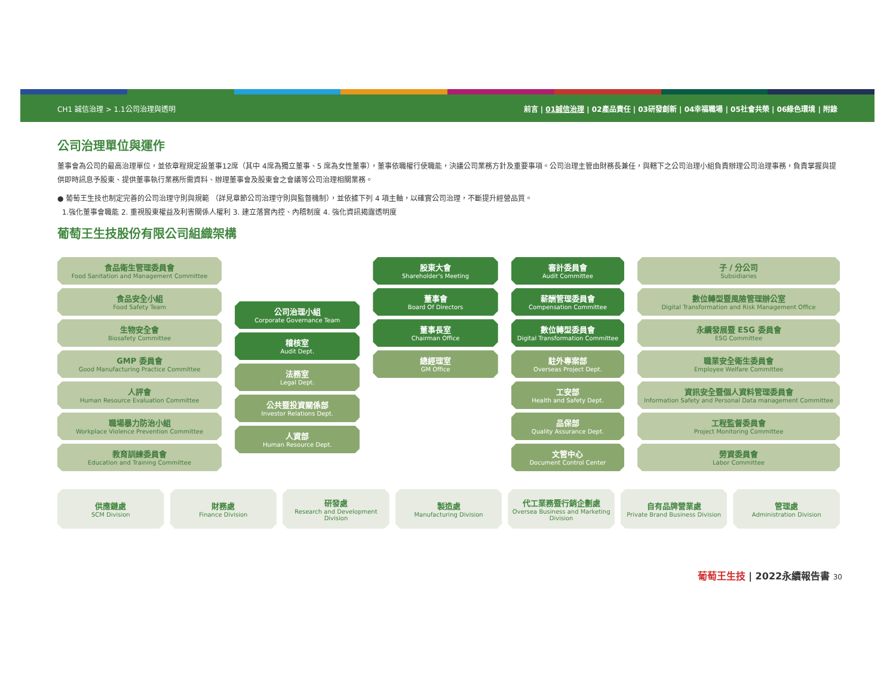CH1 誠信治理 > 1.1公司治理與透明 前言 | 01誠信治理 | 02產品責任 | 03研發創新 | 04幸福職場 | 05社會共榮 | 06綠色環境 | 附錄
公司治理單位與運作
董事會為公司的最高治理單位，並依章程規定設董事12席（其中 4席為獨立董事、5 席為女性董事），董事依職權行使職能，決議公司業務方針及重要事項。公司治理主管由財務長兼任，與轄下之公司治理小組負責辦理公司治理事務，負責掌握與提供即時訊息予股東、提供董事執行業務所需資料、辦理董事會及股東會之會議等公司治理相關業務。
● 葡萄王生技也制定完善的公司治理守則與規範 （詳見章節公司治理守則與監督機制），並依據下列 4 項主軸，以確實公司治理，不斷提升經營品質。
1.強化董事會職能 2. 重視股東權益及利害關係人權利 3. 建立落實內控、內稽制度 4. 強化資訊揭露透明度
葡萄王生技股份有限公司組織架構
食品衛生管理委員會
Food Sanitation and Management Committee
食品安全小組
Food Safety Team
生物安全會
Biosafety Committee
GMP 委員會
Good Manufacturing Practice Committee
人評會
Human Resource Evaluation Committee
職場暴力防治小組
Workplace Violence Prevention Committee
教育訓練委員會
Education and Training Committee
公司治理小組
Corporate Governance Team
稽核室
Audit Dept.
法務室
Legal Dept.
公共暨投資關係部
Investor Relations Dept.
人資部
Human Resource Dept.
股東大會
Shareholder's Meeting
董事會
Board Of Directors
董事長室
Chairman Office
總經理室
GM Office
審計委員會
Audit Committee
薪酬管理委員會
Compensation Committee
數位轉型委員會
Digital Transformation Committee
駐外專案部
Overseas Project Dept.
工安部
Health and Safety Dept.
品保部
Quality Assurance Dept.
文管中心
Document Control Center
子 / 分公司
Subsidiaries
數位轉型暨風險管理辦公室
Digital Transformation and Risk Management Office
永續發展暨 ESG 委員會
ESG Committee
職業安全衛生委員會
Employee Welfare Committee
資訊安全暨個人資料管理委員會
Information Safety and Personal Data management Committee
工程監督委員會
Project Monitoring Committee
勞資委員會
Labor Committee
供應鏈處
SCM Division
財務處
Finance Division
研發處
Research and Development Division
製造處
Manufacturing Division
代工業務暨行銷企劃處
Oversea Business and Marketing Division
自有品牌營業處
Private Brand Business Division
管理處
Administration Division
葡萄王生技 | 2022永續報告書 30